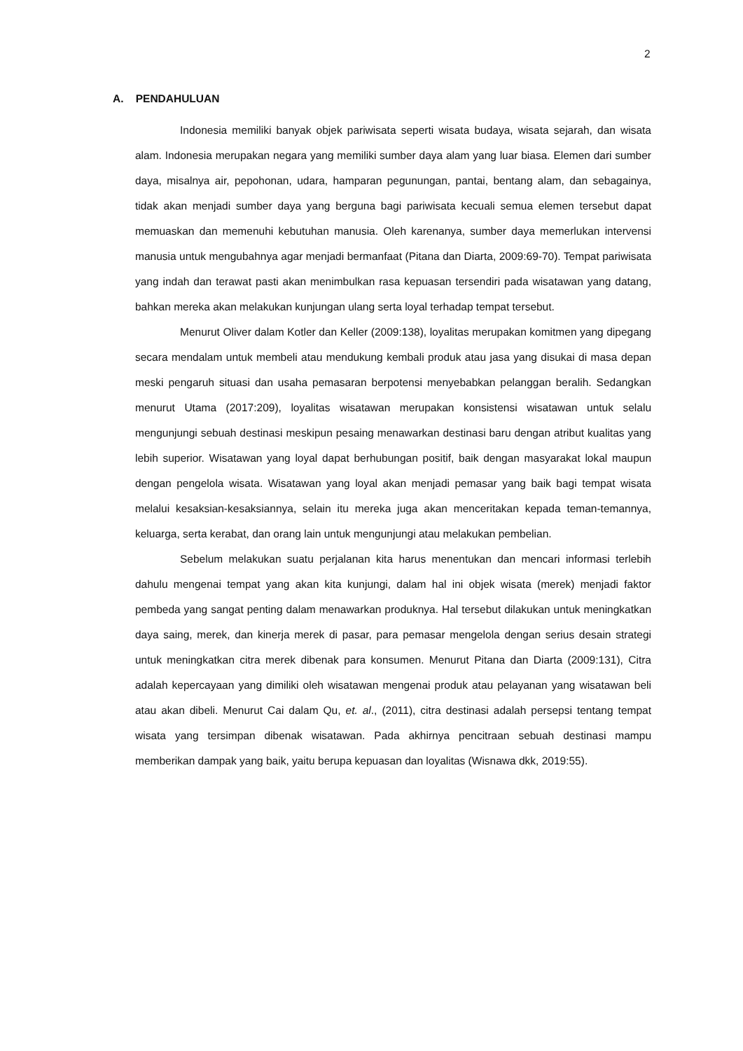2
A. PENDAHULUAN
Indonesia memiliki banyak objek pariwisata seperti wisata budaya, wisata sejarah, dan wisata alam. Indonesia merupakan negara yang memiliki sumber daya alam yang luar biasa. Elemen dari sumber daya, misalnya air, pepohonan, udara, hamparan pegunungan, pantai, bentang alam, dan sebagainya, tidak akan menjadi sumber daya yang berguna bagi pariwisata kecuali semua elemen tersebut dapat memuaskan dan memenuhi kebutuhan manusia. Oleh karenanya, sumber daya memerlukan intervensi manusia untuk mengubahnya agar menjadi bermanfaat (Pitana dan Diarta, 2009:69-70). Tempat pariwisata yang indah dan terawat pasti akan menimbulkan rasa kepuasan tersendiri pada wisatawan yang datang, bahkan mereka akan melakukan kunjungan ulang serta loyal terhadap tempat tersebut.
Menurut Oliver dalam Kotler dan Keller (2009:138), loyalitas merupakan komitmen yang dipegang secara mendalam untuk membeli atau mendukung kembali produk atau jasa yang disukai di masa depan meski pengaruh situasi dan usaha pemasaran berpotensi menyebabkan pelanggan beralih. Sedangkan menurut Utama (2017:209), loyalitas wisatawan merupakan konsistensi wisatawan untuk selalu mengunjungi sebuah destinasi meskipun pesaing menawarkan destinasi baru dengan atribut kualitas yang lebih superior. Wisatawan yang loyal dapat berhubungan positif, baik dengan masyarakat lokal maupun dengan pengelola wisata. Wisatawan yang loyal akan menjadi pemasar yang baik bagi tempat wisata melalui kesaksian-kesaksiannya, selain itu mereka juga akan menceritakan kepada teman-temannya, keluarga, serta kerabat, dan orang lain untuk mengunjungi atau melakukan pembelian.
Sebelum melakukan suatu perjalanan kita harus menentukan dan mencari informasi terlebih dahulu mengenai tempat yang akan kita kunjungi, dalam hal ini objek wisata (merek) menjadi faktor pembeda yang sangat penting dalam menawarkan produknya. Hal tersebut dilakukan untuk meningkatkan daya saing, merek, dan kinerja merek di pasar, para pemasar mengelola dengan serius desain strategi untuk meningkatkan citra merek dibenak para konsumen. Menurut Pitana dan Diarta (2009:131), Citra adalah kepercayaan yang dimiliki oleh wisatawan mengenai produk atau pelayanan yang wisatawan beli atau akan dibeli. Menurut Cai dalam Qu, et. al., (2011), citra destinasi adalah persepsi tentang tempat wisata yang tersimpan dibenak wisatawan. Pada akhirnya pencitraan sebuah destinasi mampu memberikan dampak yang baik, yaitu berupa kepuasan dan loyalitas (Wisnawa dkk, 2019:55).